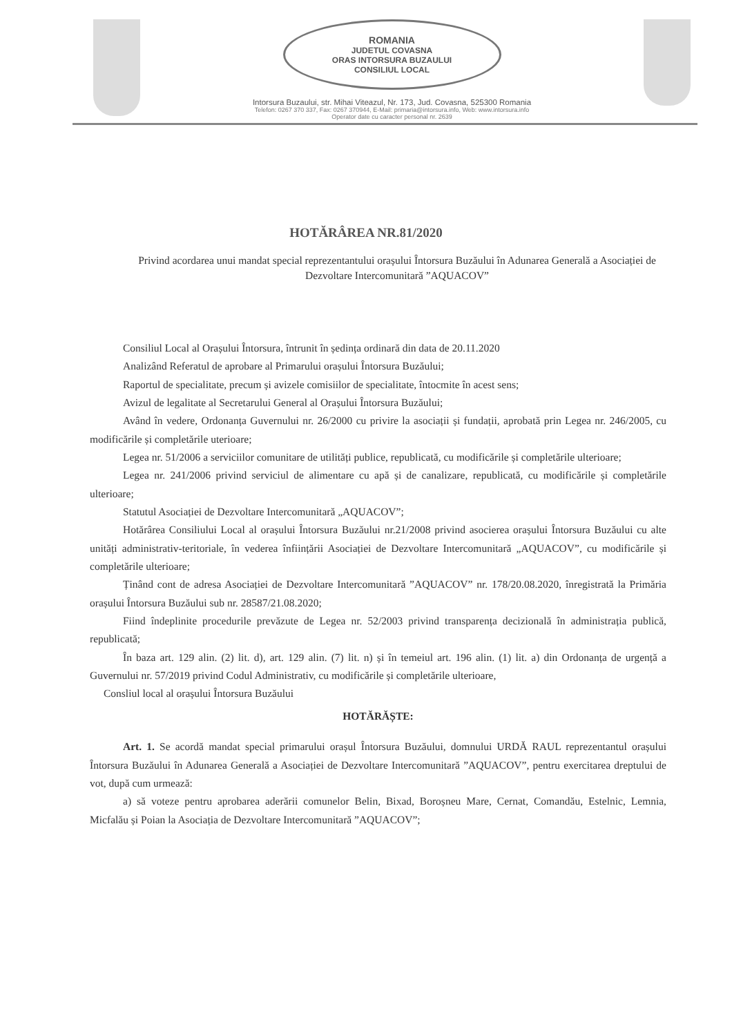ROMANIA
JUDETUL COVASNA
ORAS INTORSURA BUZAULUI
CONSILIUL LOCAL
Intorsura Buzaului, str. Mihai Viteazul, Nr. 173, Jud. Covasna, 525300 Romania
Telefon: 0267 370 337, Fax: 0267 370944, E-Mail: primaria@intorsura.info, Web: www.intorsura.info
Operator date cu caracter personal nr. 2639
HOTĂRÂREA NR.81/2020
Privind acordarea unui mandat special reprezentantului orașului Întorsura Buzăului în Adunarea Generală a Asociației de Dezvoltare Intercomunitară ”AQUACOV”
Consiliul Local al Orașului Întorsura, întrunit în ședința ordinară din data de 20.11.2020
Analizând Referatul de aprobare al Primarului orașului Întorsura Buzăului;
Raportul de specialitate, precum și avizele comisiilor de specialitate, întocmite în acest sens;
Avizul de legalitate al Secretarului General al Orașului Întorsura Buzăului;
Având în vedere, Ordonanța Guvernului nr. 26/2000 cu privire la asociații și fundații, aprobată prin Legea nr. 246/2005, cu modificările și completările uterioare;
Legea nr. 51/2006 a serviciilor comunitare de utilități publice, republicată, cu modificările și completările ulterioare;
Legea nr. 241/2006 privind serviciul de alimentare cu apă și de canalizare, republicată, cu modificările și completările ulterioare;
Statutul Asociației de Dezvoltare Intercomunitară „AQUACOV”;
Hotărârea Consiliului Local al orașului Întorsura Buzăului nr.21/2008 privind asocierea orașului Întorsura Buzăului cu alte unități administrativ-teritoriale, în vederea înființării Asociației de Dezvoltare Intercomunitară „AQUACOV”, cu modificările și completările ulterioare;
Ținând cont de adresa Asociației de Dezvoltare Intercomunitară ”AQUACOV” nr. 178/20.08.2020, înregistrată la Primăria orașului Întorsura Buzăului sub nr. 28587/21.08.2020;
Fiind îndeplinite procedurile prevăzute de Legea nr. 52/2003 privind transparența decizională în administrația publică, republicată;
În baza art. 129 alin. (2) lit. d), art. 129 alin. (7) lit. n) și în temeiul art. 196 alin. (1) lit. a) din Ordonanța de urgență a Guvernului nr. 57/2019 privind Codul Administrativ, cu modificările și completările ulterioare,
Consliul local al orașului Întorsura Buzăului
HOTĂRĂȘTE:
Art. 1. Se acordă mandat special primarului orașul Întorsura Buzăului, domnului URDĂ RAUL reprezentantul orașului Întorsura Buzăului în Adunarea Generală a Asociației de Dezvoltare Intercomunitară ”AQUACOV”, pentru exercitarea dreptului de vot, după cum urmează:
a) să voteze pentru aprobarea aderării comunelor Belin, Bixad, Boroșneu Mare, Cernat, Comandău, Estelnic, Lemnia, Micfalău și Poian la Asociația de Dezvoltare Intercomunitară ”AQUACOV”;